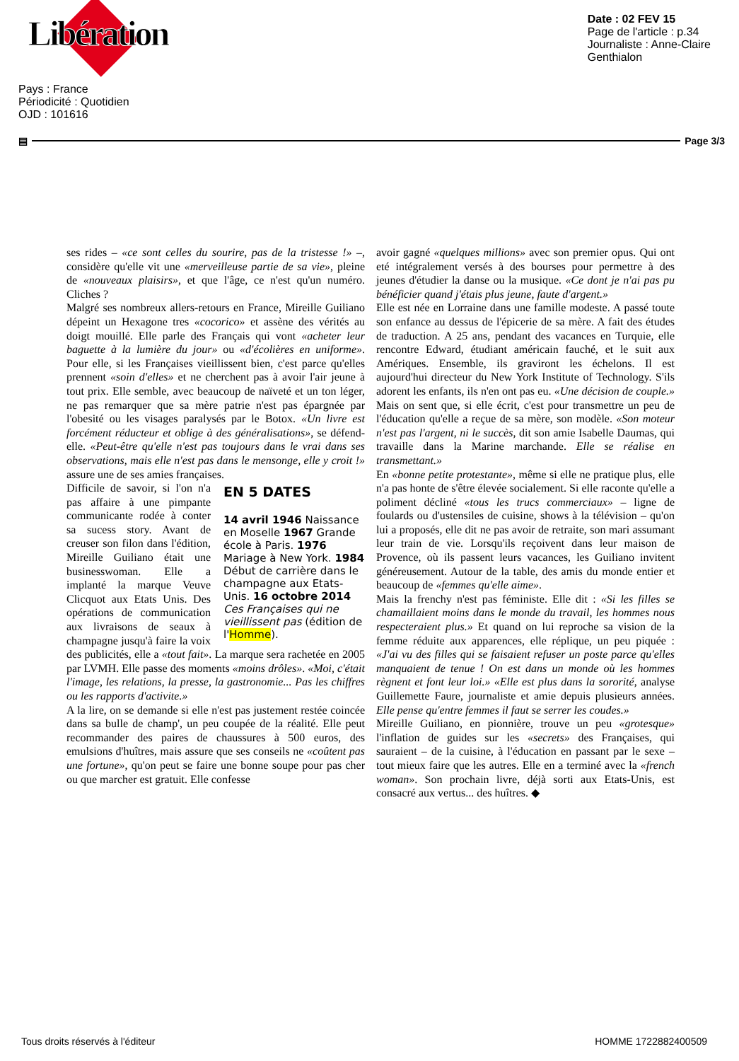Libération
Date : 02 FEV 15
Page de l'article : p.34
Journaliste : Anne-Claire
Genthialon
Pays : France
Périodicité : Quotidien
OJD : 101616
▤ Page 3/3
ses rides – «ce sont celles du sourire, pas de la tristesse !» –, considère qu'elle vit une «merveilleuse partie de sa vie», pleine de «nouveaux plaisirs», et que l'âge, ce n'est qu'un numéro. Cliches ?
Malgré ses nombreux allers-retours en France, Mireille Guiliano dépeint un Hexagone tres «cocorico» et assène des vérités au doigt mouillé. Elle parle des Français qui vont «acheter leur baguette à la lumière du jour» ou «d'écolières en uniforme». Pour elle, si les Françaises vieillissent bien, c'est parce qu'elles prennent «soin d'elles» et ne cherchent pas à avoir l'air jeune à tout prix. Elle semble, avec beaucoup de naïveté et un ton léger, ne pas remarquer que sa mère patrie n'est pas épargnée par l'obesité ou les visages paralysés par le Botox. «Un livre est forcément réducteur et oblige à des généralisations», se défend-elle. «Peut-être qu'elle n'est pas toujours dans le vrai dans ses observations, mais elle n'est pas dans le mensonge, elle y croit !» assure une de ses amies françaises.
EN 5 DATES
14 avril 1946 Naissance en Moselle 1967 Grande école à Paris. 1976 Mariage à New York. 1984 Début de carrière dans le champagne aux Etats-Unis. 16 octobre 2014 Ces Françaises qui ne vieillissent pas (édition de l'Homme).
Difficile de savoir, si l'on n'a pas affaire à une pimpante communicante rodée à conter sa sucess story. Avant de creuser son filon dans l'édition, Mireille Guiliano était une businesswoman. Elle a implanté la marque Veuve Clicquot aux Etats Unis. Des opérations de communication aux livraisons de seaux à champagne jusqu'à faire la voix des publicités, elle a «tout fait». La marque sera rachetée en 2005 par LVMH. Elle passe des moments «moins drôles». «Moi, c'était l'image, les relations, la presse, la gastronomie... Pas les chiffres ou les rapports d'activite.»
A la lire, on se demande si elle n'est pas justement restée coincée dans sa bulle de champ', un peu coupée de la réalité. Elle peut recommander des paires de chaussures à 500 euros, des emulsions d'huîtres, mais assure que ses conseils ne «coûtent pas une fortune», qu'on peut se faire une bonne soupe pour pas cher ou que marcher est gratuit. Elle confesse
avoir gagné «quelques millions» avec son premier opus. Qui ont eté intégralement versés à des bourses pour permettre à des jeunes d'étudier la danse ou la musique. «Ce dont je n'ai pas pu bénéficier quand j'étais plus jeune, faute d'argent.»
Elle est née en Lorraine dans une famille modeste. A passé toute son enfance au dessus de l'épicerie de sa mère. A fait des études de traduction. A 25 ans, pendant des vacances en Turquie, elle rencontre Edward, étudiant américain fauché, et le suit aux Amériques. Ensemble, ils graviront les échelons. Il est aujourd'hui directeur du New York Institute of Technology. S'ils adorent les enfants, ils n'en ont pas eu. «Une décision de couple.» Mais on sent que, si elle écrit, c'est pour transmettre un peu de l'éducation qu'elle a reçue de sa mère, son modèle. «Son moteur n'est pas l'argent, ni le succès, dit son amie Isabelle Daumas, qui travaille dans la Marine marchande. Elle se réalise en transmettant.»
En «bonne petite protestante», même si elle ne pratique plus, elle n'a pas honte de s'être élevée socialement. Si elle raconte qu'elle a poliment décliné «tous les trucs commerciaux» – ligne de foulards ou d'ustensiles de cuisine, shows à la télévision – qu'on lui a proposés, elle dit ne pas avoir de retraite, son mari assumant leur train de vie. Lorsqu'ils reçoivent dans leur maison de Provence, où ils passent leurs vacances, les Guiliano invitent généreusement. Autour de la table, des amis du monde entier et beaucoup de «femmes qu'elle aime».
Mais la frenchy n'est pas féministe. Elle dit : «Si les filles se chamaillaient moins dans le monde du travail, les hommes nous respecteraient plus.» Et quand on lui reproche sa vision de la femme réduite aux apparences, elle réplique, un peu piquée : «J'ai vu des filles qui se faisaient refuser un poste parce qu'elles manquaient de tenue ! On est dans un monde où les hommes règnent et font leur loi.» «Elle est plus dans la sororité, analyse Guillemette Faure, journaliste et amie depuis plusieurs années. Elle pense qu'entre femmes il faut se serrer les coudes.»
Mireille Guiliano, en pionnière, trouve un peu «grotesque» l'inflation de guides sur les «secrets» des Françaises, qui sauraient – de la cuisine, à l'éducation en passant par le sexe – tout mieux faire que les autres. Elle en a terminé avec la «french woman». Son prochain livre, déjà sorti aux Etats-Unis, est consacré aux vertus... des huîtres. ◆
Tous droits réservés à l'éditeur HOMME 1722882400509